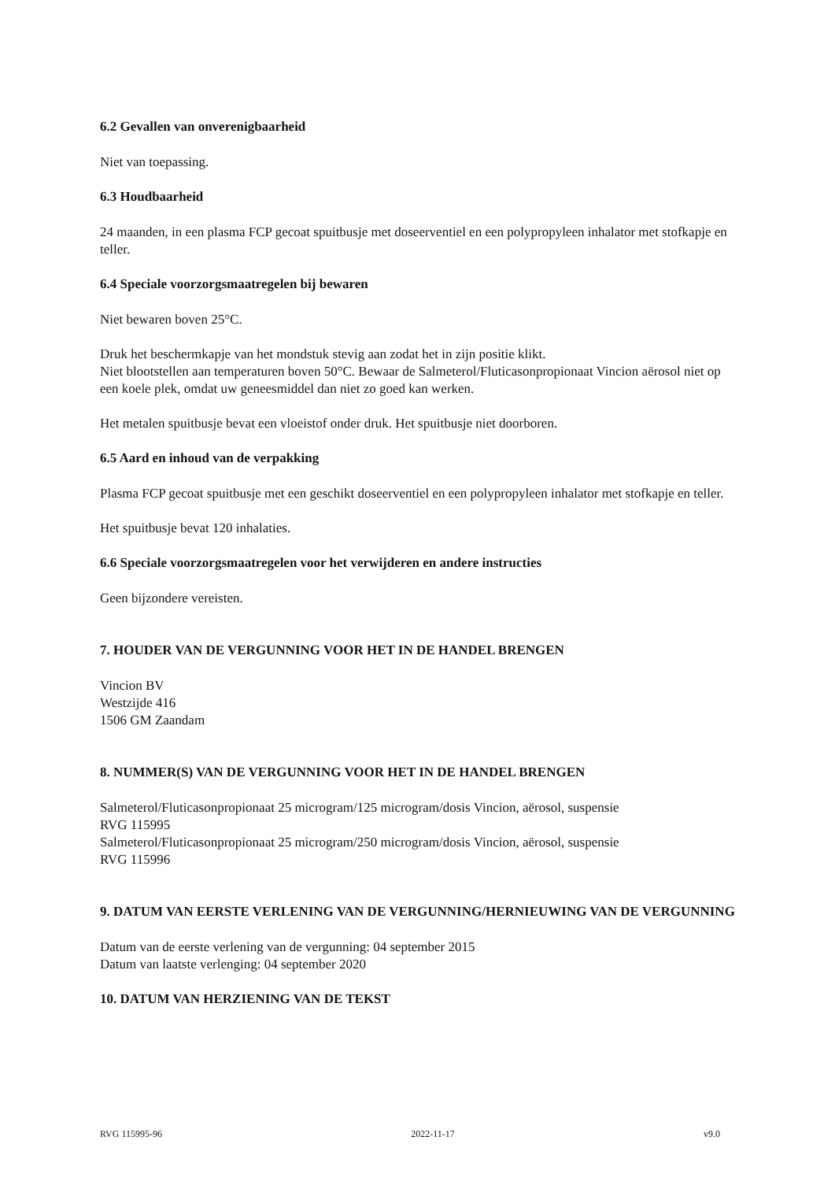6.2 Gevallen van onverenigbaarheid
Niet van toepassing.
6.3 Houdbaarheid
24 maanden, in een plasma FCP gecoat spuitbusje met doseerventiel en een polypropyleen inhalator met stofkapje en teller.
6.4 Speciale voorzorgsmaatregelen bij bewaren
Niet bewaren boven 25°C.
Druk het beschermkapje van het mondstuk stevig aan zodat het in zijn positie klikt.
Niet blootstellen aan temperaturen boven 50°C. Bewaar de Salmeterol/Fluticasonpropionaat Vincion aërosol niet op een koele plek, omdat uw geneesmiddel dan niet zo goed kan werken.
Het metalen spuitbusje bevat een vloeistof onder druk. Het spuitbusje niet doorboren.
6.5 Aard en inhoud van de verpakking
Plasma FCP gecoat spuitbusje met een geschikt doseerventiel en een polypropyleen inhalator met stofkapje en teller.
Het spuitbusje bevat 120 inhalaties.
6.6 Speciale voorzorgsmaatregelen voor het verwijderen en andere instructies
Geen bijzondere vereisten.
7. HOUDER VAN DE VERGUNNING VOOR HET IN DE HANDEL BRENGEN
Vincion BV
Westzijde 416
1506 GM Zaandam
8. NUMMER(S) VAN DE VERGUNNING VOOR HET IN DE HANDEL BRENGEN
Salmeterol/Fluticasonpropionaat 25 microgram/125 microgram/dosis Vincion, aërosol, suspensie
RVG 115995
Salmeterol/Fluticasonpropionaat 25 microgram/250 microgram/dosis Vincion, aërosol, suspensie
RVG 115996
9. DATUM VAN EERSTE VERLENING VAN DE VERGUNNING/HERNIEUWING VAN DE VERGUNNING
Datum van de eerste verlening van de vergunning: 04 september 2015
Datum van laatste verlenging: 04 september 2020
10. DATUM VAN HERZIENING VAN DE TEKST
RVG 115995-96 2022-11-17 v9.0